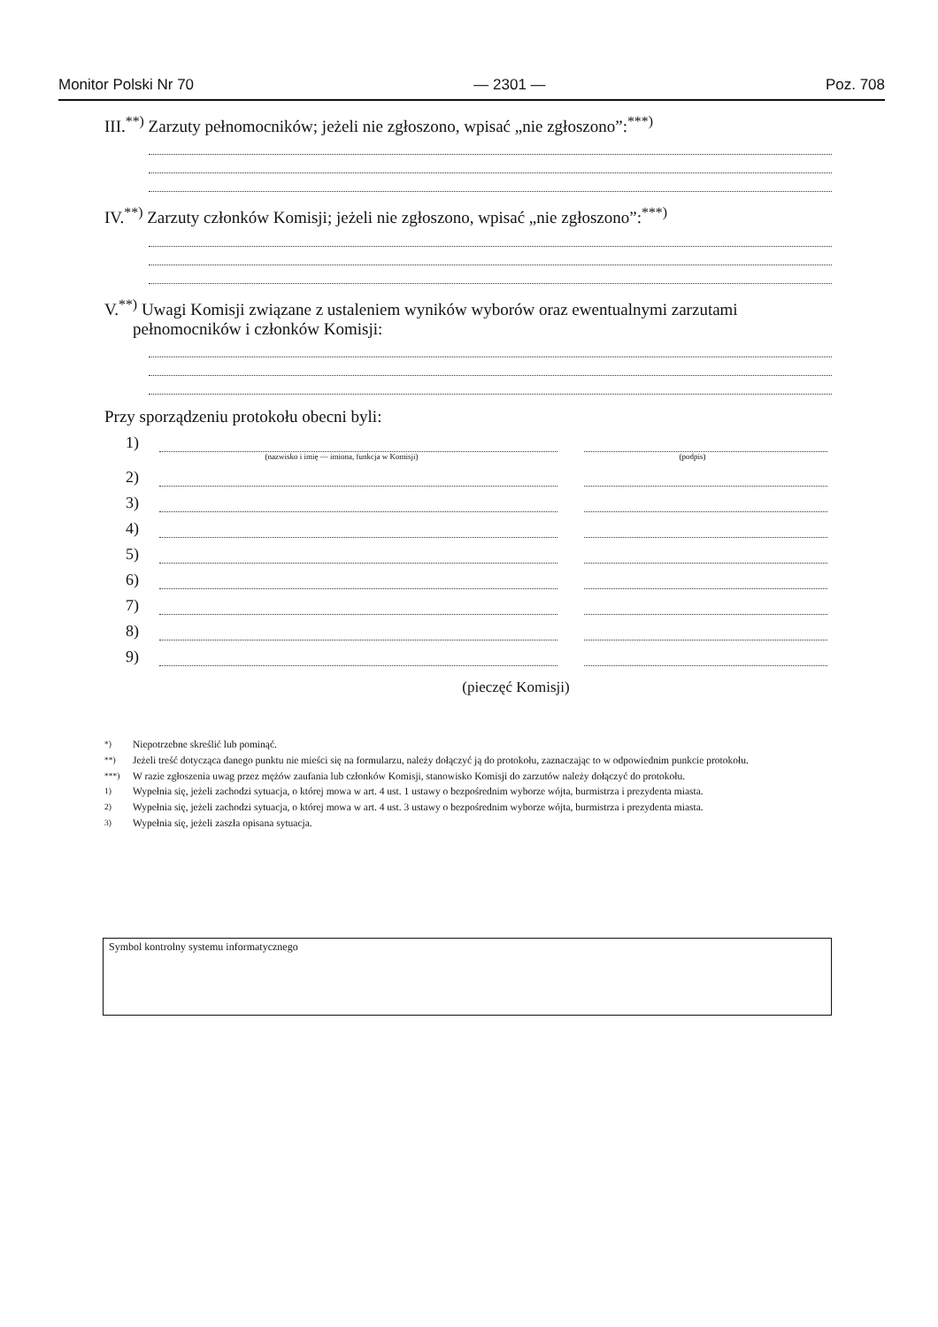Monitor Polski Nr 70 — 2301 — Poz. 708
III.<sup>**)</sup> Zarzuty pełnomocników; jeżeli nie zgłoszono, wpisać „nie zgłoszono”:<sup>***)</sup>
IV.<sup>**)</sup> Zarzuty członków Komisji; jeżeli nie zgłoszono, wpisać „nie zgłoszono”:<sup>***)</sup>
V.<sup>**)</sup> Uwagi Komisji związane z ustaleniem wyników wyborów oraz ewentualnymi zarzutami
pełnomocników i członków Komisji:
Przy sporządzeniu protokołu obecni byli:
1)
(nazwisko i imię — imiona, funkcja w Komisji) (podpis)
2)
3)
4)
5)
6)
7)
8)
9)
(pieczęć Komisji)
<sup>*)</sup> Niepotrzebne skreślić lub pominąć.
<sup>**)</sup> Jeżeli treść dotycząca danego punktu nie mieści się na formularzu, należy dołączyć ją do protokołu, zaznaczając to w odpowiednim punkcie protokołu.
<sup>***)</sup> W razie zgłoszenia uwag przez mężów zaufania lub członków Komisji, stanowisko Komisji do zarzutów należy dołączyć do protokołu.
<sup>1)</sup> Wypełnia się, jeżeli zachodzi sytuacja, o której mowa w art. 4 ust. 1 ustawy o bezpośrednim wyborze wójta, burmistrza i prezydenta miasta.
<sup>2)</sup> Wypełnia się, jeżeli zachodzi sytuacja, o której mowa w art. 4 ust. 3 ustawy o bezpośrednim wyborze wójta, burmistrza i prezydenta miasta.
<sup>3)</sup> Wypełnia się, jeżeli zaszła opisana sytuacja.
Symbol kontrolny systemu informatycznego